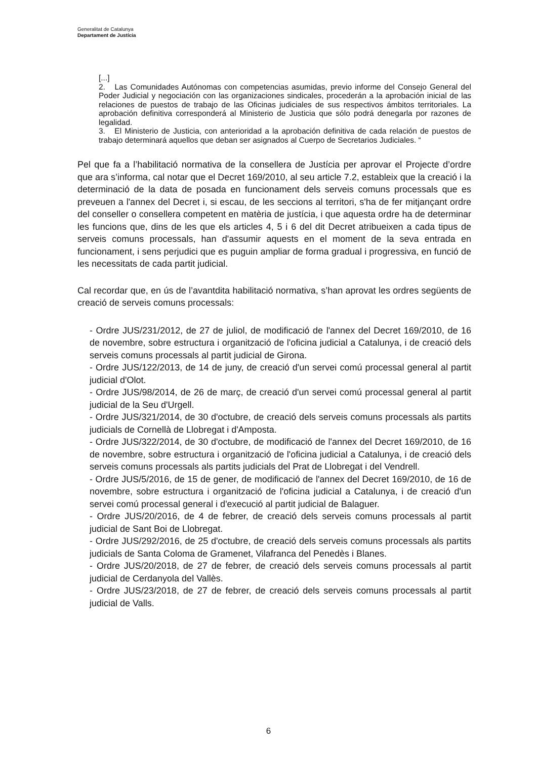Generalitat de Catalunya
Departament de Justícia
[...]
2. Las Comunidades Autónomas con competencias asumidas, previo informe del Consejo General del Poder Judicial y negociación con las organizaciones sindicales, procederán a la aprobación inicial de las relaciones de puestos de trabajo de las Oficinas judiciales de sus respectivos ámbitos territoriales. La aprobación definitiva corresponderá al Ministerio de Justicia que sólo podrá denegarla por razones de legalidad.
3. El Ministerio de Justicia, con anterioridad a la aprobación definitiva de cada relación de puestos de trabajo determinará aquellos que deban ser asignados al Cuerpo de Secretarios Judiciales. “
Pel que fa a l’habilitació normativa de la consellera de Justícia per aprovar el Projecte d’ordre que ara s’informa, cal notar que el Decret 169/2010, al seu article 7.2, estableix que la creació i la determinació de la data de posada en funcionament dels serveis comuns processals que es preveuen a l'annex del Decret i, si escau, de les seccions al territori, s'ha de fer mitjançant ordre del conseller o consellera competent en matèria de justícia, i que aquesta ordre ha de determinar les funcions que, dins de les que els articles 4, 5 i 6 del dit Decret atribueixen a cada tipus de serveis comuns processals, han d'assumir aquests en el moment de la seva entrada en funcionament, i sens perjudici que es puguin ampliar de forma gradual i progressiva, en funció de les necessitats de cada partit judicial.
Cal recordar que, en ús de l’avantdita habilitació normativa, s’han aprovat les ordres següents de creació de serveis comuns processals:
- Ordre JUS/231/2012, de 27 de juliol, de modificació de l'annex del Decret 169/2010, de 16 de novembre, sobre estructura i organització de l'oficina judicial a Catalunya, i de creació dels serveis comuns processals al partit judicial de Girona.
- Ordre JUS/122/2013, de 14 de juny, de creació d'un servei comú processal general al partit judicial d'Olot.
- Ordre JUS/98/2014, de 26 de març, de creació d'un servei comú processal general al partit judicial de la Seu d'Urgell.
- Ordre JUS/321/2014, de 30 d'octubre, de creació dels serveis comuns processals als partits judicials de Cornellà de Llobregat i d'Amposta.
- Ordre JUS/322/2014, de 30 d'octubre, de modificació de l'annex del Decret 169/2010, de 16 de novembre, sobre estructura i organització de l'oficina judicial a Catalunya, i de creació dels serveis comuns processals als partits judicials del Prat de Llobregat i del Vendrell.
- Ordre JUS/5/2016, de 15 de gener, de modificació de l'annex del Decret 169/2010, de 16 de novembre, sobre estructura i organització de l'oficina judicial a Catalunya, i de creació d'un servei comú processal general i d'execució al partit judicial de Balaguer.
- Ordre JUS/20/2016, de 4 de febrer, de creació dels serveis comuns processals al partit judicial de Sant Boi de Llobregat.
- Ordre JUS/292/2016, de 25 d'octubre, de creació dels serveis comuns processals als partits judicials de Santa Coloma de Gramenet, Vilafranca del Penedès i Blanes.
- Ordre JUS/20/2018, de 27 de febrer, de creació dels serveis comuns processals al partit judicial de Cerdanyola del Vallès.
- Ordre JUS/23/2018, de 27 de febrer, de creació dels serveis comuns processals al partit judicial de Valls.
6